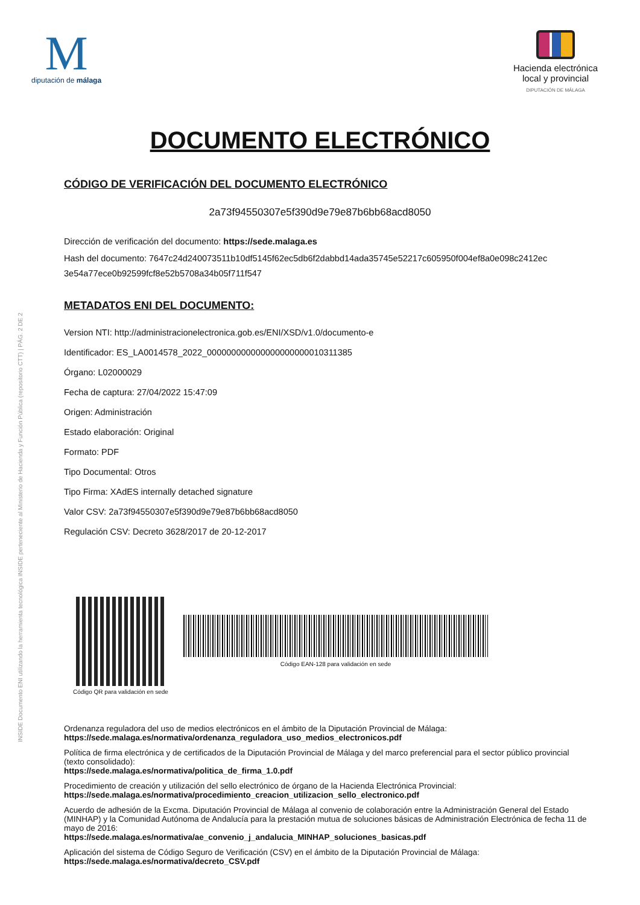INSIDE Documento ENI utilizando la herramienta tecnológica INSIDE perteneciente al Ministerio de Hacienda y Función Pública (repositorio CTT) | PÁG. 2 DE 2
M
diputación de málaga
Hacienda electrónica
local y provincial
DIPUTACIÓN DE MÁLAGA
DOCUMENTO ELECTRÓNICO
CÓDIGO DE VERIFICACIÓN DEL DOCUMENTO ELECTRÓNICO
2a73f94550307e5f390d9e79e87b6bb68acd8050
Dirección de verificación del documento: https://sede.malaga.es
Hash del documento: 7647c24d240073511b10df5145f62ec5db6f2dabbd14ada35745e52217c605950f004ef8a0e098c2412ec 3e54a77ece0b92599fcf8e52b5708a34b05f711f547
METADATOS ENI DEL DOCUMENTO:
Version NTI: http://administracionelectronica.gob.es/ENI/XSD/v1.0/documento-e
Identificador: ES_LA0014578_2022_000000000000000000000010311385
Órgano: L02000029
Fecha de captura: 27/04/2022 15:47:09
Origen: Administración
Estado elaboración: Original
Formato: PDF
Tipo Documental: Otros
Tipo Firma: XAdES internally detached signature
Valor CSV: 2a73f94550307e5f390d9e79e87b6bb68acd8050
Regulación CSV: Decreto 3628/2017 de 20-12-2017
Código QR para validación en sede Código EAN-128 para validación en sede
Ordenanza reguladora del uso de medios electrónicos en el ámbito de la Diputación Provincial de Málaga:
https://sede.malaga.es/normativa/ordenanza_reguladora_uso_medios_electronicos.pdf
Política de firma electrónica y de certificados de la Diputación Provincial de Málaga y del marco preferencial para el sector público provincial (texto consolidado):
https://sede.malaga.es/normativa/politica_de_firma_1.0.pdf
Procedimiento de creación y utilización del sello electrónico de órgano de la Hacienda Electrónica Provincial:
https://sede.malaga.es/normativa/procedimiento_creacion_utilizacion_sello_electronico.pdf
Acuerdo de adhesión de la Excma. Diputación Provincial de Málaga al convenio de colaboración entre la Administración General del Estado (MINHAP) y la Comunidad Autónoma de Andalucía para la prestación mutua de soluciones básicas de Administración Electrónica de fecha 11 de mayo de 2016:
https://sede.malaga.es/normativa/ae_convenio_j_andalucia_MINHAP_soluciones_basicas.pdf
Aplicación del sistema de Código Seguro de Verificación (CSV) en el ámbito de la Diputación Provincial de Málaga:
https://sede.malaga.es/normativa/decreto_CSV.pdf